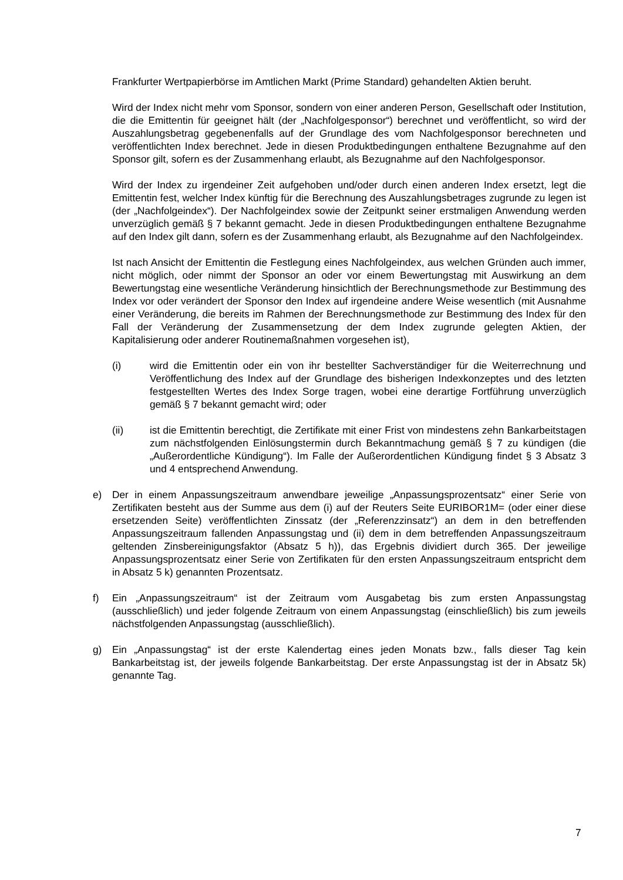Frankfurter Wertpapierbörse im Amtlichen Markt (Prime Standard) gehandelten Aktien beruht.
Wird der Index nicht mehr vom Sponsor, sondern von einer anderen Person, Gesellschaft oder Institution, die die Emittentin für geeignet hält (der „Nachfolgesponsor“) berechnet und veröffentlicht, so wird der Auszahlungsbetrag gegebenenfalls auf der Grundlage des vom Nachfolgesponsor berechneten und veröffentlichten Index berechnet. Jede in diesen Produktbedingungen enthaltene Bezugnahme auf den Sponsor gilt, sofern es der Zusammenhang erlaubt, als Bezugnahme auf den Nachfolgesponsor.
Wird der Index zu irgendeiner Zeit aufgehoben und/oder durch einen anderen Index ersetzt, legt die Emittentin fest, welcher Index künftig für die Berechnung des Auszahlungsbetrages zugrunde zu legen ist (der „Nachfolgeindex“). Der Nachfolgeindex sowie der Zeitpunkt seiner erstmaligen Anwendung werden unverzüglich gemäß § 7 bekannt gemacht. Jede in diesen Produktbedingungen enthaltene Bezugnahme auf den Index gilt dann, sofern es der Zusammenhang erlaubt, als Bezugnahme auf den Nachfolgeindex.
Ist nach Ansicht der Emittentin die Festlegung eines Nachfolgeindex, aus welchen Gründen auch immer, nicht möglich, oder nimmt der Sponsor an oder vor einem Bewertungstag mit Auswirkung an dem Bewertungstag eine wesentliche Veränderung hinsichtlich der Berechnungsmethode zur Bestimmung des Index vor oder verändert der Sponsor den Index auf irgendeine andere Weise wesentlich (mit Ausnahme einer Veränderung, die bereits im Rahmen der Berechnungsmethode zur Bestimmung des Index für den Fall der Veränderung der Zusammensetzung der dem Index zugrunde gelegten Aktien, der Kapitalisierung oder anderer Routinemaßnahmen vorgesehen ist),
(i) wird die Emittentin oder ein von ihr bestellter Sachverständiger für die Weiterrechnung und Veröffentlichung des Index auf der Grundlage des bisherigen Indexkonzeptes und des letzten festgestellten Wertes des Index Sorge tragen, wobei eine derartige Fortführung unverzüglich gemäß § 7 bekannt gemacht wird; oder
(ii) ist die Emittentin berechtigt, die Zertifikate mit einer Frist von mindestens zehn Bankarbeitstagen zum nächstfolgenden Einlösungstermin durch Bekanntmachung gemäß § 7 zu kündigen (die „Außerordentliche Kündigung“). Im Falle der Außerordentlichen Kündigung findet § 3 Absatz 3 und 4 entsprechend Anwendung.
e) Der in einem Anpassungszeitraum anwendbare jeweilige „Anpassungsprozentsatz“ einer Serie von Zertifikaten besteht aus der Summe aus dem (i) auf der Reuters Seite EURIBOR1M= (oder einer diese ersetzenden Seite) veröffentlichten Zinssatz (der „Referenzzinsatz“) an dem in den betreffenden Anpassungszeitraum fallenden Anpassungstag und (ii) dem in dem betreffenden Anpassungszeitraum geltenden Zinsbereinigungsfaktor (Absatz 5 h)), das Ergebnis dividiert durch 365. Der jeweilige Anpassungsprozentsatz einer Serie von Zertifikaten für den ersten Anpassungszeitraum entspricht dem in Absatz 5 k) genannten Prozentsatz.
f) Ein „Anpassungszeitraum“ ist der Zeitraum vom Ausgabetag bis zum ersten Anpassungstag (ausschließlich) und jeder folgende Zeitraum von einem Anpassungstag (einschließlich) bis zum jeweils nächstfolgenden Anpassungstag (ausschließlich).
g) Ein „Anpassungstag“ ist der erste Kalendertag eines jeden Monats bzw., falls dieser Tag kein Bankarbeitstag ist, der jeweils folgende Bankarbeitstag. Der erste Anpassungstag ist der in Absatz 5k) genannte Tag.
7